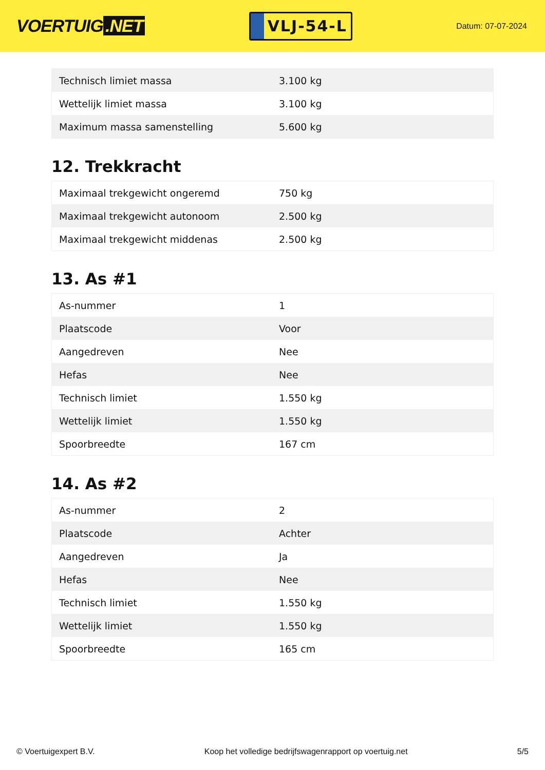VOERTUIG.NET
VLJ-54-L
Datum: 07-07-2024
| Technisch limiet massa | 3.100 kg |
| Wettelijk limiet massa | 3.100 kg |
| Maximum massa samenstelling | 5.600 kg |
12. Trekkracht
| Maximaal trekgewicht ongeremd | 750 kg |
| Maximaal trekgewicht autonoom | 2.500 kg |
| Maximaal trekgewicht middenas | 2.500 kg |
13. As #1
| As-nummer | 1 |
| Plaatscode | Voor |
| Aangedreven | Nee |
| Hefas | Nee |
| Technisch limiet | 1.550 kg |
| Wettelijk limiet | 1.550 kg |
| Spoorbreedte | 167 cm |
14. As #2
| As-nummer | 2 |
| Plaatscode | Achter |
| Aangedreven | Ja |
| Hefas | Nee |
| Technisch limiet | 1.550 kg |
| Wettelijk limiet | 1.550 kg |
| Spoorbreedte | 165 cm |
© Voertuigexpert B.V. Koop het volledige bedrijfswagenrapport op voertuig.net 5/5